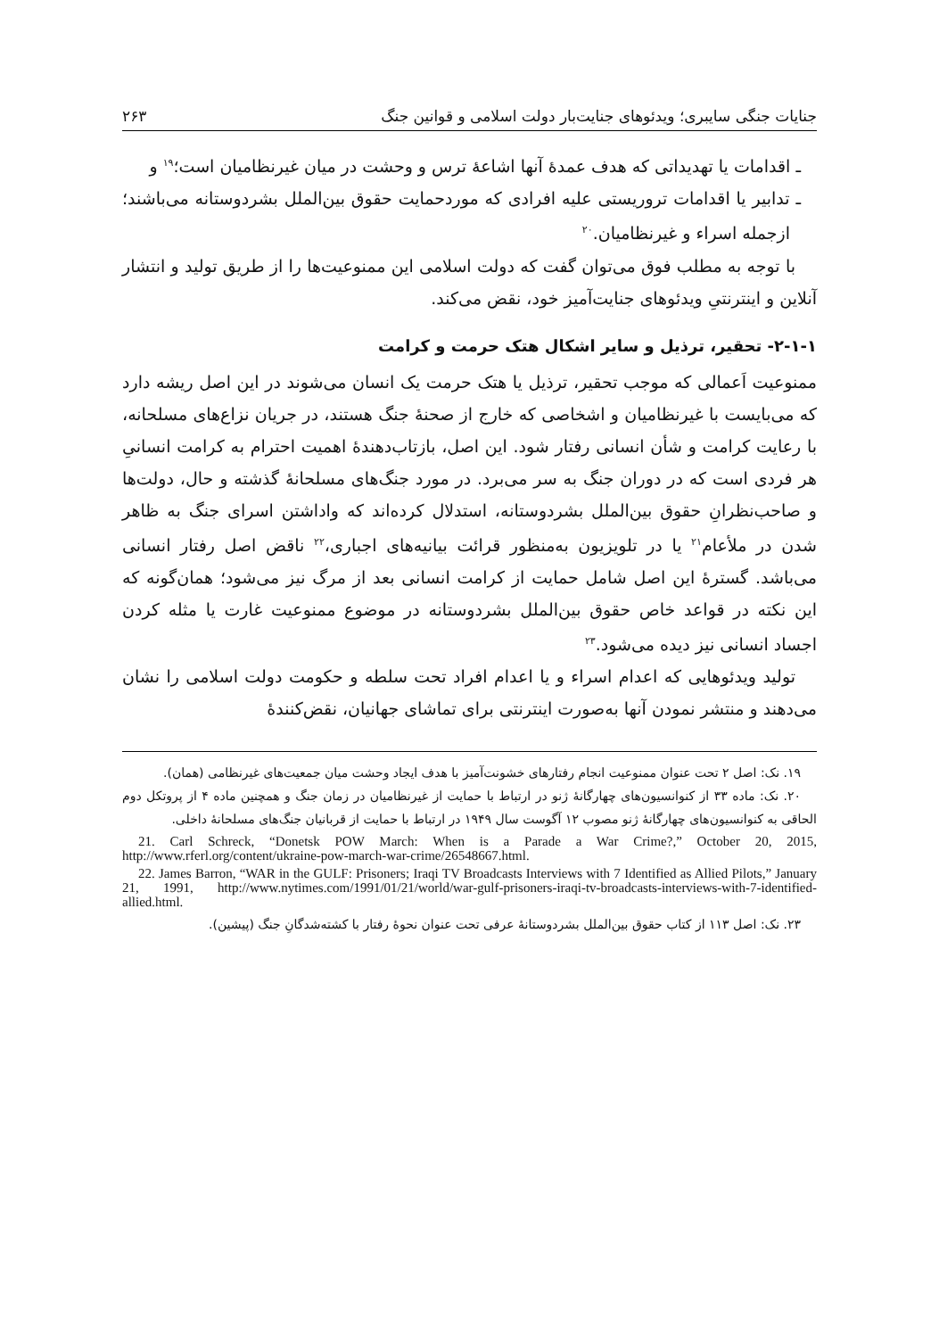جنایات جنگی سایبری؛ ویدئوهای جنایت‌بار دولت اسلامی و قوانین جنگ ۲۶۳
ـ اقدامات یا تهدیداتی که هدف عمدهٔ آنها اشاعهٔ ترس و وحشت در میان غیرنظامیان است؛<sup>۱۹</sup> و
ـ تدابیر یا اقدامات تروریستی علیه افرادی که موردحمایت حقوق بین‌الملل بشردوستانه می‌باشند؛ ازجمله اسراء و غیرنظامیان.<sup>۲۰</sup>
با توجه به مطلب فوق می‌توان گفت که دولت اسلامی این ممنوعیت‌ها را از طریق تولید و انتشار آنلاین و اینترنتیِ ویدئوهای جنایت‌آمیز خود، نقض می‌کند.
۲-۱-۱- تحقیر، ترذیل و سایر اشکال هتک حرمت و کرامت
ممنوعیت اَعمالی که موجب تحقیر، ترذیل یا هتک حرمت یک انسان می‌شوند در این اصل ریشه دارد که می‌بایست با غیرنظامیان و اشخاصی که خارج از صحنهٔ جنگ هستند، در جریان نزاع‌های مسلحانه، با رعایت کرامت و شأن انسانی رفتار شود. این اصل، بازتاب‌دهندهٔ اهمیت احترام به کرامت انسانیِ هر فردی است که در دوران جنگ به سر می‌برد. در مورد جنگ‌های مسلحانهٔ گذشته و حال، دولت‌ها و صاحب‌نظرانِ حقوق بین‌الملل بشردوستانه، استدلال کرده‌اند که واداشتن اسرای جنگ به ظاهر شدن در ملأعام<sup>۲۱</sup> یا در تلویزیون به‌منظور قرائت بیانیه‌های اجباری،<sup>۲۲</sup> ناقض اصل رفتار انسانی می‌باشد. گسترهٔ این اصل شامل حمایت از کرامت انسانی بعد از مرگ نیز می‌شود؛ همان‌گونه که این نکته در قواعد خاص حقوق بین‌الملل بشردوستانه در موضوع ممنوعیت غارت یا مثله کردن اجساد انسانی نیز دیده می‌شود.<sup>۲۳</sup>
تولید ویدئوهایی که اعدام اسراء و یا اعدام افراد تحت سلطه و حکومت دولت اسلامی را نشان می‌دهند و منتشر نمودن آنها به‌صورت اینترنتی برای تماشای جهانیان، نقض‌کنندهٔ
۱۹. نک: اصل ۲ تحت عنوان ممنوعیت انجام رفتارهای خشونت‌آمیز با هدف ایجاد وحشت میان جمعیت‌های غیرنظامی (همان).
۲۰. نک: ماده ۳۳ از کنوانسیون‌های چهارگانهٔ ژنو در ارتباط با حمایت از غیرنظامیان در زمان جنگ و همچنین ماده ۴ از پروتکل دوم الحاقی به کنوانسیون‌های چهارگانهٔ ژنو مصوب ۱۲ آگوست سال ۱۹۴۹ در ارتباط با حمایت از قربانیان جنگ‌های مسلحانهٔ داخلی.
21. Carl Schreck, “Donetsk POW March: When is a Parade a War Crime?,” October 20, 2015, http://www.rferl.org/content/ukraine-pow-march-war-crime/26548667.html.
22. James Barron, “WAR in the GULF: Prisoners; Iraqi TV Broadcasts Interviews with 7 Identified as Allied Pilots,” January 21, 1991, http://www.nytimes.com/1991/01/21/world/war-gulf-prisoners-iraqi-tv-broadcasts-interviews-with-7-identified-allied.html.
۲۳. نک: اصل ۱۱۳ از کتاب حقوق بین‌الملل بشردوستانهٔ عرفی تحت عنوان نحوهٔ رفتار با کشته‌شدگانِ جنگ (پیشین).